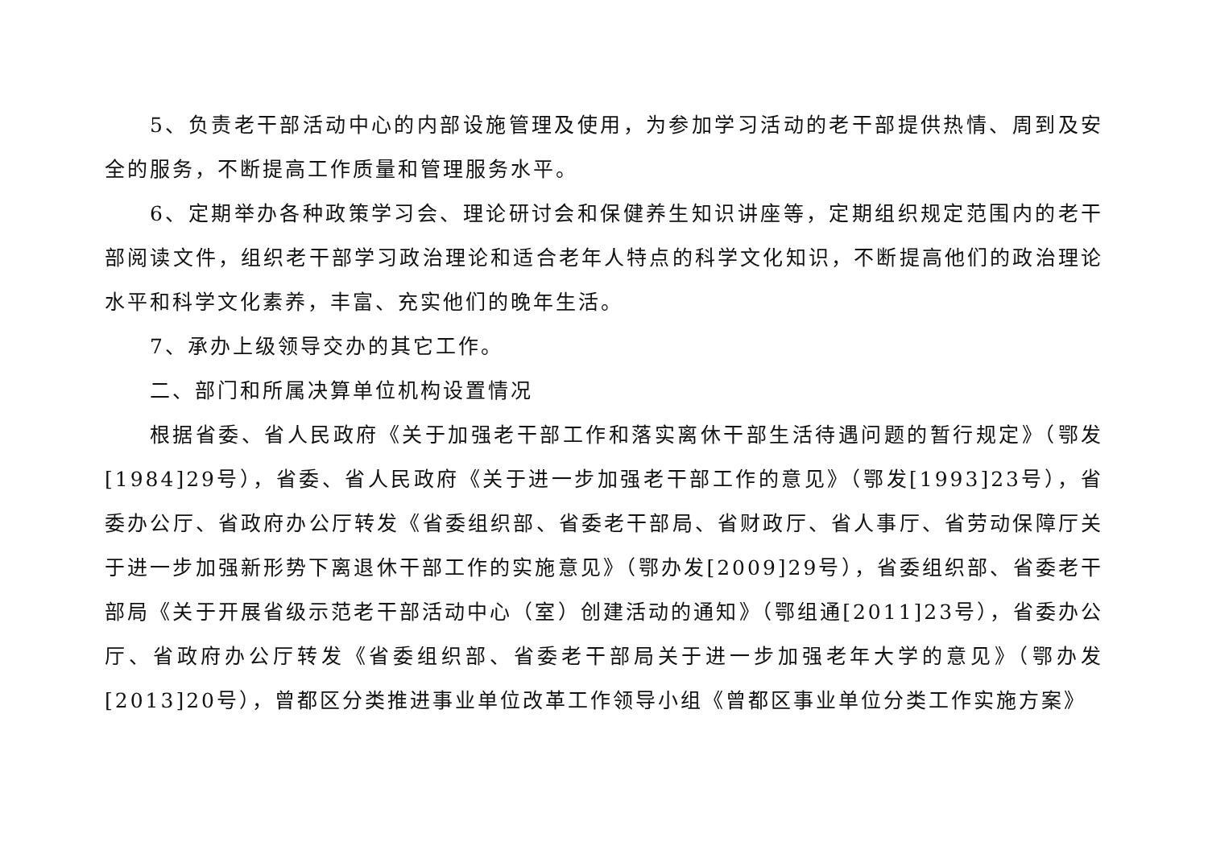5、负责老干部活动中心的内部设施管理及使用，为参加学习活动的老干部提供热情、周到及安全的服务，不断提高工作质量和管理服务水平。
6、定期举办各种政策学习会、理论研讨会和保健养生知识讲座等，定期组织规定范围内的老干部阅读文件，组织老干部学习政治理论和适合老年人特点的科学文化知识，不断提高他们的政治理论水平和科学文化素养，丰富、充实他们的晚年生活。
7、承办上级领导交办的其它工作。
二、部门和所属决算单位机构设置情况
根据省委、省人民政府《关于加强老干部工作和落实离休干部生活待遇问题的暂行规定》（鄂发[1984]29号），省委、省人民政府《关于进一步加强老干部工作的意见》（鄂发[1993]23号），省委办公厅、省政府办公厅转发《省委组织部、省委老干部局、省财政厅、省人事厅、省劳动保障厅关于进一步加强新形势下离退休干部工作的实施意见》（鄂办发[2009]29号），省委组织部、省委老干部局《关于开展省级示范老干部活动中心（室）创建活动的通知》（鄂组通[2011]23号），省委办公厅、省政府办公厅转发《省委组织部、省委老干部局关于进一步加强老年大学的意见》（鄂办发[2013]20号），曾都区分类推进事业单位改革工作领导小组《曾都区事业单位分类工作实施方案》